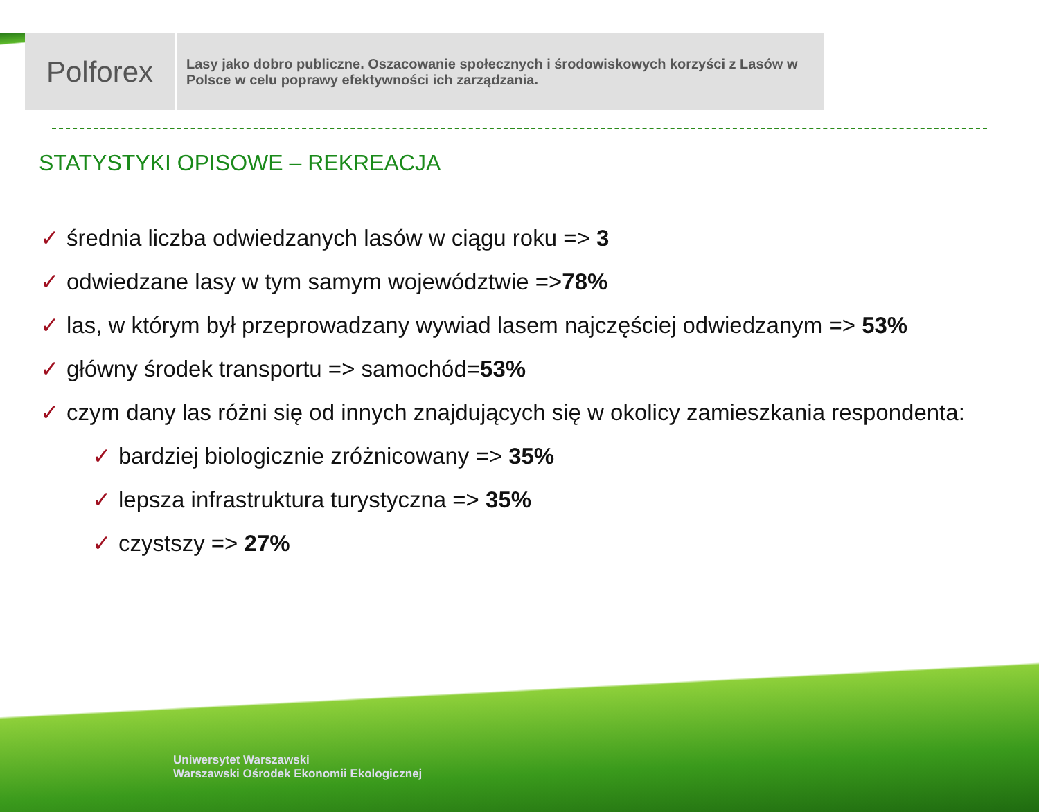Polforex
Lasy jako dobro publiczne. Oszacowanie społecznych i środowiskowych korzyści z Lasów w Polsce w celu poprawy efektywności ich zarządzania.
STATYSTYKI OPISOWE – REKREACJA
✓ średnia liczba odwiedzanych lasów w ciągu roku => 3
✓ odwiedzane lasy w tym samym województwie =>78%
✓ las, w którym był przeprowadzany wywiad lasem najczęściej odwiedzanym => 53%
✓ główny środek transportu => samochód=53%
✓ czym dany las różni się od innych znajdujących się w okolicy zamieszkania respondenta:
✓ bardziej biologicznie zróżnicowany => 35%
✓ lepsza infrastruktura turystyczna => 35%
✓ czystszy => 27%
Uniwersytet Warszawski
Warszawski Ośrodek Ekonomii Ekologicznej